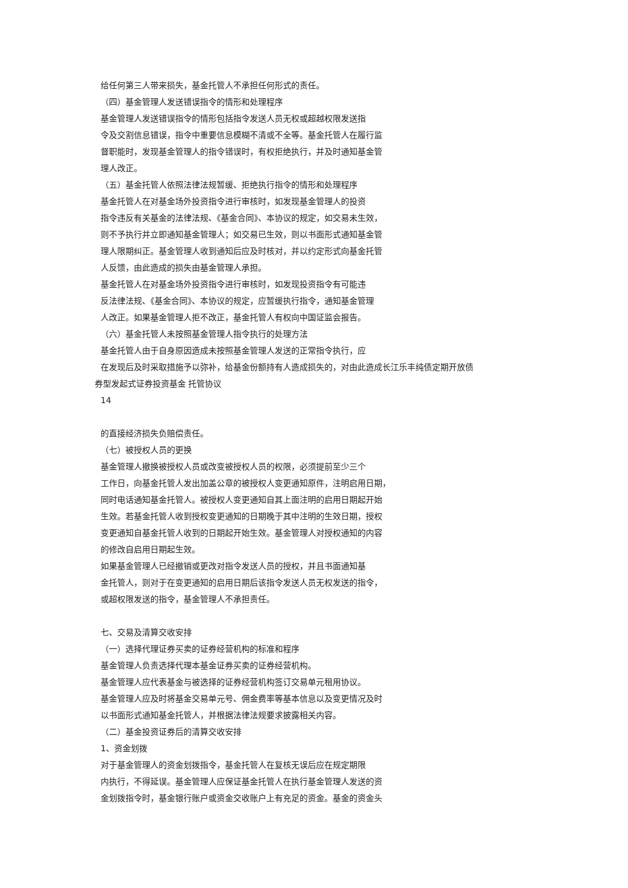给任何第三人带来损失，基金托管人不承担任何形式的责任。
（四）基金管理人发送错误指令的情形和处理程序
基金管理人发送错误指令的情形包括指令发送人员无权或超越权限发送指
令及交割信息错误，指令中重要信息模糊不清或不全等。基金托管人在履行监
督职能时，发现基金管理人的指令错误时，有权拒绝执行，并及时通知基金管
理人改正。
（五）基金托管人依照法律法规暂缓、拒绝执行指令的情形和处理程序
基金托管人在对基金场外投资指令进行审核时，如发现基金管理人的投资
指令违反有关基金的法律法规、《基金合同》、本协议的规定，如交易未生效，
则不予执行并立即通知基金管理人；如交易已生效，则以书面形式通知基金管
理人限期纠正。基金管理人收到通知后应及时核对，并以约定形式向基金托管
人反馈，由此造成的损失由基金管理人承担。
基金托管人在对基金场外投资指令进行审核时，如发现投资指令有可能违
反法律法规、《基金合同》、本协议的规定，应暂缓执行指令，通知基金管理
人改正。如果基金管理人拒不改正，基金托管人有权向中国证监会报告。
（六）基金托管人未按照基金管理人指令执行的处理方法
基金托管人由于自身原因造成未按照基金管理人发送的正常指令执行，应
在发现后及时采取措施予以弥补，给基金份额持有人造成损失的，对由此造成长江乐丰纯债定期开放债
券型发起式证券投资基金 托管协议
14
的直接经济损失负赔偿责任。
（七）被授权人员的更换
基金管理人撤换被授权人员或改变被授权人员的权限，必须提前至少三个
工作日，向基金托管人发出加盖公章的被授权人变更通知原件，注明启用日期，
同时电话通知基金托管人。被授权人变更通知自其上面注明的启用日期起开始
生效。若基金托管人收到授权变更通知的日期晚于其中注明的生效日期，授权
变更通知自基金托管人收到的日期起开始生效。基金管理人对授权通知的内容
的修改自启用日期起生效。
如果基金管理人已经撤销或更改对指令发送人员的授权，并且书面通知基
金托管人，则对于在变更通知的启用日期后该指令发送人员无权发送的指令，
或超权限发送的指令，基金管理人不承担责任。
七、交易及清算交收安排
（一）选择代理证券买卖的证券经营机构的标准和程序
基金管理人负责选择代理本基金证券买卖的证券经营机构。
基金管理人应代表基金与被选择的证券经营机构签订交易单元租用协议。
基金管理人应及时将基金交易单元号、佣金费率等基本信息以及变更情况及时
以书面形式通知基金托管人，并根据法律法规要求披露相关内容。
（二）基金投资证券后的清算交收安排
1、资金划拨
对于基金管理人的资金划拨指令，基金托管人在复核无误后应在规定期限
内执行，不得延误。基金管理人应保证基金托管人在执行基金管理人发送的资
金划拨指令时，基金银行账户或资金交收账户上有充足的资金。基金的资金头